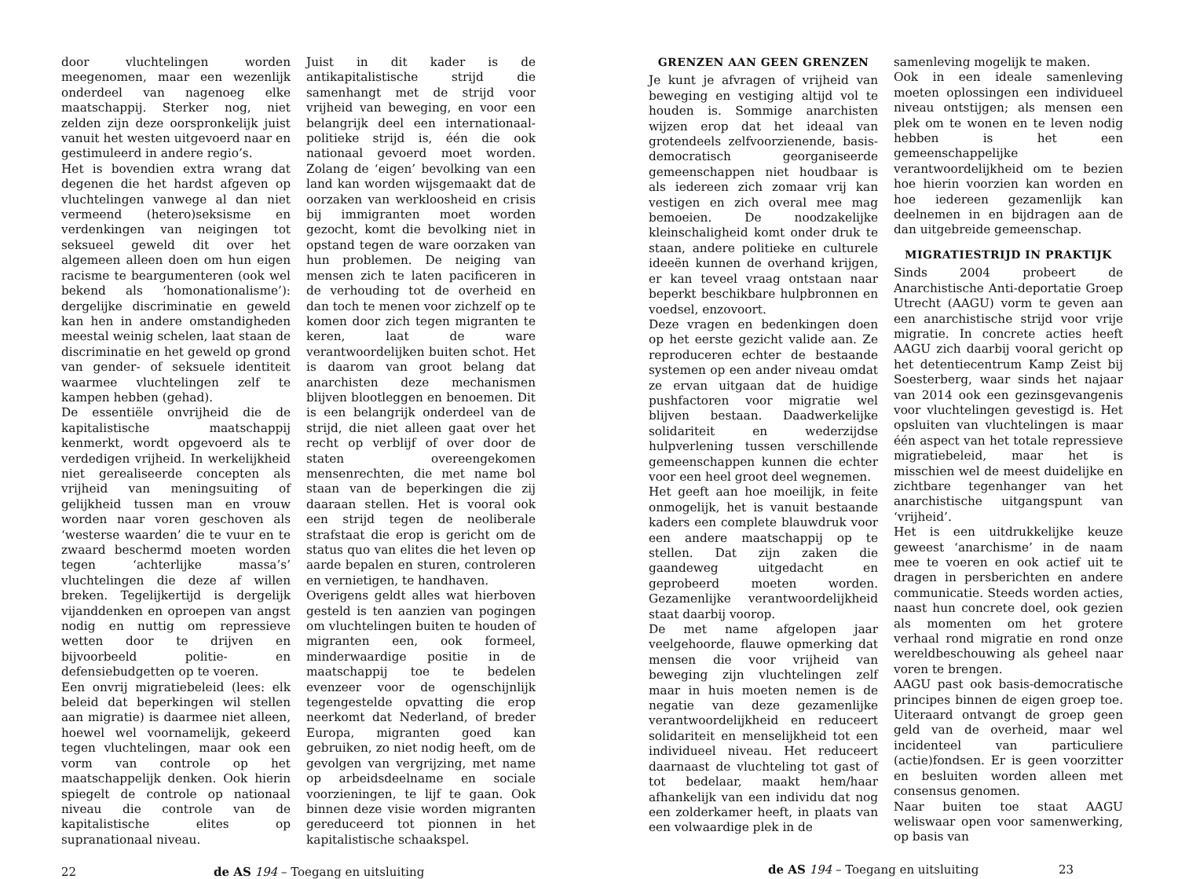door vluchtelingen worden meegenomen, maar een wezenlijk onderdeel van nagenoeg elke maatschappij. Sterker nog, niet zelden zijn deze oorspronkelijk juist vanuit het westen uitgevoerd naar en gestimuleerd in andere regio’s.
Het is bovendien extra wrang dat degenen die het hardst afgeven op vluchtelingen vanwege al dan niet vermeend (hetero)seksisme en verdenkingen van neigingen tot seksueel geweld dit over het algemeen alleen doen om hun eigen racisme te beargumenteren (ook wel bekend als ‘homonationalisme’): dergelijke discriminatie en geweld kan hen in andere omstandigheden meestal weinig schelen, laat staan de discriminatie en het geweld op grond van gender- of seksuele identiteit waarmee vluchtelingen zelf te kampen hebben (gehad).
De essentiële onvrijheid die de kapitalistische maatschappij kenmerkt, wordt opgevoerd als te verdedigen vrijheid. In werkelijkheid niet gerealiseerde concepten als vrijheid van meningsuiting of gelijkheid tussen man en vrouw worden naar voren geschoven als ‘westerse waarden’ die te vuur en te zwaard beschermd moeten worden tegen ‘achterlijke massa’s’ vluchtelingen die deze af willen breken. Tegelijkertijd is dergelijk vijanddenken en oproepen van angst nodig en nuttig om repressieve wetten door te drijven en bijvoorbeeld politie- en defensiebudgetten op te voeren.
Een onvrij migratiebeleid (lees: elk beleid dat beperkingen wil stellen aan migratie) is daarmee niet alleen, hoewel wel voornamelijk, gekeerd tegen vluchtelingen, maar ook een vorm van controle op het maatschappelijk denken. Ook hierin spiegelt de controle op nationaal niveau die controle van de kapitalistische elites op supranationaal niveau.
Juist in dit kader is de antikapitalistische strijd die samenhangt met de strijd voor vrijheid van beweging, en voor een belangrijk deel een internationaal-politieke strijd is, één die ook nationaal gevoerd moet worden. Zolang de ‘eigen’ bevolking van een land kan worden wijsgemaakt dat de oorzaken van werkloosheid en crisis bij immigranten moet worden gezocht, komt die bevolking niet in opstand tegen de ware oorzaken van hun problemen. De neiging van mensen zich te laten pacificeren in de verhouding tot de overheid en dan toch te menen voor zichzelf op te komen door zich tegen migranten te keren, laat de ware verantwoordelijken buiten schot. Het is daarom van groot belang dat anarchisten deze mechanismen blijven blootleggen en benoemen. Dit is een belangrijk onderdeel van de strijd, die niet alleen gaat over het recht op verblijf of over door de staten overeengekomen mensenrechten, die met name bol staan van de beperkingen die zij daaraan stellen. Het is vooral ook een strijd tegen de neoliberale strafstaat die erop is gericht om de status quo van elites die het leven op aarde bepalen en sturen, controleren en vernietigen, te handhaven.
Overigens geldt alles wat hierboven gesteld is ten aanzien van pogingen om vluchtelingen buiten te houden of migranten een, ook formeel, minderwaardige positie in de maatschappij toe te bedelen evenzeer voor de ogenschijnlijk tegengestelde opvatting die erop neerkomt dat Nederland, of breder Europa, migranten goed kan gebruiken, zo niet nodig heeft, om de gevolgen van vergrijzing, met name op arbeidsdeelname en sociale voorzieningen, te lijf te gaan. Ook binnen deze visie worden migranten gereduceerd tot pionnen in het kapitalistische schaakspel.
22 de AS 194 – Toegang en uitsluiting
GRENZEN AAN GEEN GRENZEN
Je kunt je afvragen of vrijheid van beweging en vestiging altijd vol te houden is. Sommige anarchisten wijzen erop dat het ideaal van grotendeels zelfvoorzienende, basis-democratisch georganiseerde gemeenschappen niet houdbaar is als iedereen zich zomaar vrij kan vestigen en zich overal mee mag bemoeien. De noodzakelijke kleinschaligheid komt onder druk te staan, andere politieke en culturele ideeën kunnen de overhand krijgen, er kan teveel vraag ontstaan naar beperkt beschikbare hulpbronnen en voedsel, enzovoort.
Deze vragen en bedenkingen doen op het eerste gezicht valide aan. Ze reproduceren echter de bestaande systemen op een ander niveau omdat ze ervan uitgaan dat de huidige pushfactoren voor migratie wel blijven bestaan. Daadwerkelijke solidariteit en wederzijdse hulpverlening tussen verschillende gemeenschappen kunnen die echter voor een heel groot deel wegnemen.
Het geeft aan hoe moeilijk, in feite onmogelijk, het is vanuit bestaande kaders een complete blauwdruk voor een andere maatschappij op te stellen. Dat zijn zaken die gaandeweg uitgedacht en geprobeerd moeten worden. Gezamenlijke verantwoordelijkheid staat daarbij voorop.
De met name afgelopen jaar veelgehoorde, flauwe opmerking dat mensen die voor vrijheid van beweging zijn vluchtelingen zelf maar in huis moeten nemen is de negatie van deze gezamenlijke verantwoordelijkheid en reduceert solidariteit en menselijkheid tot een individueel niveau. Het reduceert daarnaast de vluchteling tot gast of tot bedelaar, maakt hem/haar afhankelijk van een individu dat nog een zolderkamer heeft, in plaats van een volwaardige plek in de
samenleving mogelijk te maken.
Ook in een ideale samenleving moeten oplossingen een individueel niveau ontstijgen; als mensen een plek om te wonen en te leven nodig hebben is het een gemeenschappelijke verantwoordelijkheid om te bezien hoe hierin voorzien kan worden en hoe iedereen gezamenlijk kan deelnemen in en bijdragen aan de dan uitgebreide gemeenschap.
MIGRATIESTRIJD IN PRAKTIJK
Sinds 2004 probeert de Anarchistische Anti-deportatie Groep Utrecht (AAGU) vorm te geven aan een anarchistische strijd voor vrije migratie. In concrete acties heeft AAGU zich daarbij vooral gericht op het detentiecentrum Kamp Zeist bij Soesterberg, waar sinds het najaar van 2014 ook een gezinsgevangenis voor vluchtelingen gevestigd is. Het opsluiten van vluchtelingen is maar één aspect van het totale repressieve migratiebeleid, maar het is misschien wel de meest duidelijke en zichtbare tegenhanger van het anarchistische uitgangspunt van ‘vrijheid’.
Het is een uitdrukkelijke keuze geweest ‘anarchisme’ in de naam mee te voeren en ook actief uit te dragen in persberichten en andere communicatie. Steeds worden acties, naast hun concrete doel, ook gezien als momenten om het grotere verhaal rond migratie en rond onze wereldbeschouwing als geheel naar voren te brengen.
AAGU past ook basis-democratische principes binnen de eigen groep toe. Uiteraard ontvangt de groep geen geld van de overheid, maar wel incidenteel van particuliere (actie)fondsen. Er is geen voorzitter en besluiten worden alleen met consensus genomen.
Naar buiten toe staat AAGU weliswaar open voor samenwerking, op basis van
de AS 194 – Toegang en uitsluiting 23